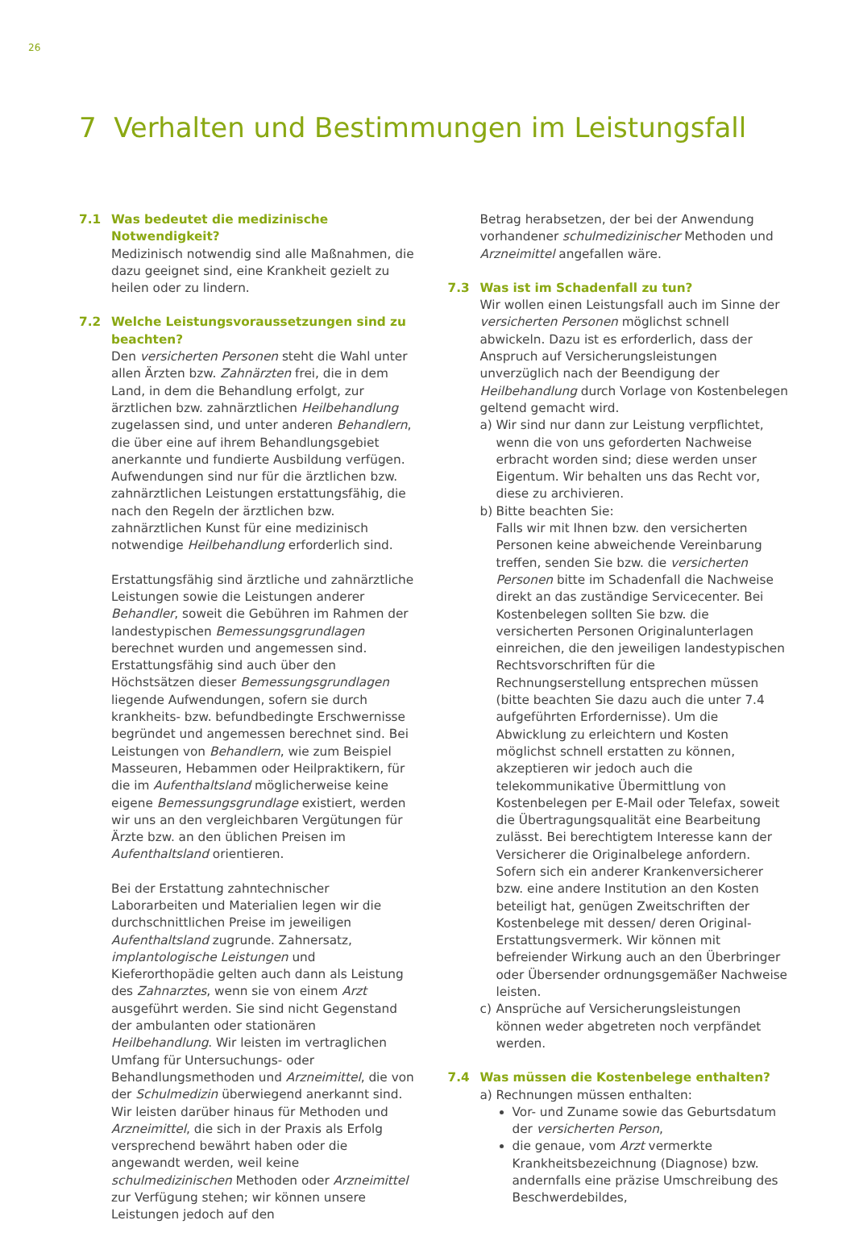26
7 Verhalten und Bestimmungen im Leistungsfall
7.1 Was bedeutet die medizinische Notwendigkeit?
Medizinisch notwendig sind alle Maßnahmen, die dazu geeignet sind, eine Krankheit gezielt zu heilen oder zu lindern.
7.2 Welche Leistungsvoraussetzungen sind zu beachten?
Den versicherten Personen steht die Wahl unter allen Ärzten bzw. Zahnärzten frei, die in dem Land, in dem die Behandlung erfolgt, zur ärztlichen bzw. zahnärztlichen Heilbehandlung zugelassen sind, und unter anderen Behandlern, die über eine auf ihrem Behandlungsgebiet anerkannte und fundierte Ausbildung verfügen. Aufwendungen sind nur für die ärztlichen bzw. zahnärztlichen Leistungen erstattungsfähig, die nach den Regeln der ärztlichen bzw. zahnärztlichen Kunst für eine medizinisch notwendige Heilbehandlung erforderlich sind.
Erstattungsfähig sind ärztliche und zahnärztliche Leistungen sowie die Leistungen anderer Behandler, soweit die Gebühren im Rahmen der landestypischen Bemessungsgrundlagen berechnet wurden und angemessen sind. Erstattungsfähig sind auch über den Höchstsätzen dieser Bemessungsgrundlagen liegende Aufwendungen, sofern sie durch krankheits- bzw. befundbedingte Erschwernisse begründet und angemessen berechnet sind. Bei Leistungen von Behandlern, wie zum Beispiel Masseuren, Hebammen oder Heilpraktikern, für die im Aufenthaltsland möglicherweise keine eigene Bemessungsgrundlage existiert, werden wir uns an den vergleichbaren Vergütungen für Ärzte bzw. an den üblichen Preisen im Aufenthaltsland orientieren.
Bei der Erstattung zahntechnischer Laborarbeiten und Materialien legen wir die durchschnittlichen Preise im jeweiligen Aufenthaltsland zugrunde. Zahnersatz, implantologische Leistungen und Kieferorthopädie gelten auch dann als Leistung des Zahnarztes, wenn sie von einem Arzt ausgeführt werden. Sie sind nicht Gegenstand der ambulanten oder stationären Heilbehandlung. Wir leisten im vertraglichen Umfang für Untersuchungs- oder Behandlungsmethoden und Arzneimittel, die von der Schulmedizin überwiegend anerkannt sind. Wir leisten darüber hinaus für Methoden und Arzneimittel, die sich in der Praxis als Erfolg versprechend bewährt haben oder die angewandt werden, weil keine schulmedizinischen Methoden oder Arzneimittel zur Verfügung stehen; wir können unsere Leistungen jedoch auf den
Betrag herabsetzen, der bei der Anwendung vorhandener schulmedizinischer Methoden und Arzneimittel angefallen wäre.
7.3 Was ist im Schadenfall zu tun?
Wir wollen einen Leistungsfall auch im Sinne der versicherten Personen möglichst schnell abwickeln. Dazu ist es erforderlich, dass der Anspruch auf Versicherungsleistungen unverzüglich nach der Beendigung der Heilbehandlung durch Vorlage von Kostenbelegen geltend gemacht wird.
a) Wir sind nur dann zur Leistung verpflichtet, wenn die von uns geforderten Nachweise erbracht worden sind; diese werden unser Eigentum. Wir behalten uns das Recht vor, diese zu archivieren.
b) Bitte beachten Sie:
Falls wir mit Ihnen bzw. den versicherten Personen keine abweichende Vereinbarung treffen, senden Sie bzw. die versicherten Personen bitte im Schadenfall die Nachweise direkt an das zuständige Servicecenter. Bei Kostenbelegen sollten Sie bzw. die versicherten Personen Originalunterlagen einreichen, die den jeweiligen landestypischen Rechtsvorschriften für die Rechnungserstellung entsprechen müssen (bitte beachten Sie dazu auch die unter 7.4 aufgeführten Erfordernisse). Um die Abwicklung zu erleichtern und Kosten möglichst schnell erstatten zu können, akzeptieren wir jedoch auch die telekommunikative Übermittlung von Kostenbelegen per E-Mail oder Telefax, soweit die Übertragungsqualität eine Bearbeitung zulässt. Bei berechtigtem Interesse kann der Versicherer die Originalbelege anfordern. Sofern sich ein anderer Krankenversicherer bzw. eine andere Institution an den Kosten beteiligt hat, genügen Zweitschriften der Kostenbelege mit dessen/ deren Original-Erstattungsvermerk. Wir können mit befreiender Wirkung auch an den Überbringer oder Übersender ordnungsgemäßer Nachweise leisten.
c) Ansprüche auf Versicherungsleistungen können weder abgetreten noch verpfändet werden.
7.4 Was müssen die Kostenbelege enthalten?
a) Rechnungen müssen enthalten:
Vor- und Zuname sowie das Geburtsdatum der versicherten Person,
die genaue, vom Arzt vermerkte Krankheitsbezeichnung (Diagnose) bzw. andernfalls eine präzise Umschreibung des Beschwerdebildes,